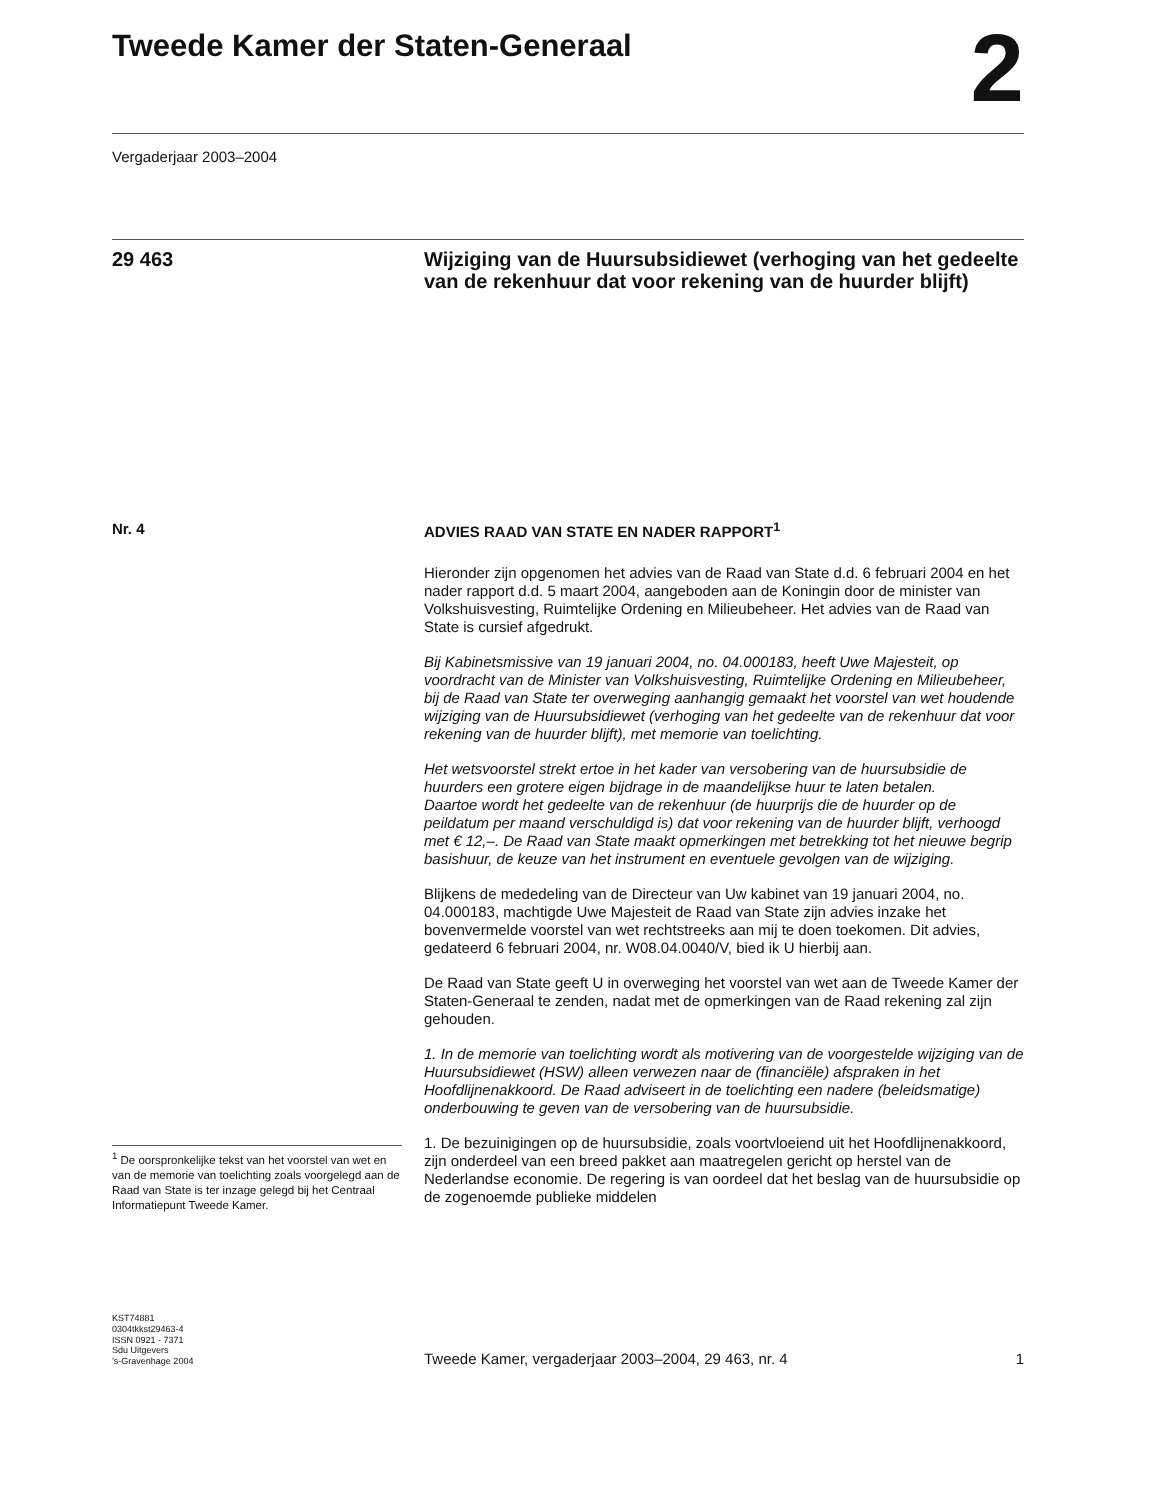Tweede Kamer der Staten-Generaal
2
Vergaderjaar 2003–2004
29 463
Wijziging van de Huursubsidiewet (verhoging van het gedeelte van de rekenhuur dat voor rekening van de huurder blijft)
Nr. 4
<sup>1</sup> De oorspronkelijke tekst van het voorstel van wet en van de memorie van toelichting zoals voorgelegd aan de Raad van State is ter inzage gelegd bij het Centraal Informatiepunt Tweede Kamer.
ADVIES RAAD VAN STATE EN NADER RAPPORT<sup>1</sup>
Hieronder zijn opgenomen het advies van de Raad van State d.d. 6 februari 2004 en het nader rapport d.d. 5 maart 2004, aangeboden aan de Koningin door de minister van Volkshuisvesting, Ruimtelijke Ordening en Milieubeheer. Het advies van de Raad van State is cursief afgedrukt.
Bij Kabinetsmissive van 19 januari 2004, no. 04.000183, heeft Uwe Majesteit, op voordracht van de Minister van Volkshuisvesting, Ruimtelijke Ordening en Milieubeheer, bij de Raad van State ter overweging aanhangig gemaakt het voorstel van wet houdende wijziging van de Huursubsidiewet (verhoging van het gedeelte van de rekenhuur dat voor rekening van de huurder blijft), met memorie van toelichting.
Het wetsvoorstel strekt ertoe in het kader van versobering van de huursubsidie de huurders een grotere eigen bijdrage in de maandelijkse huur te laten betalen.
Daartoe wordt het gedeelte van de rekenhuur (de huurprijs die de huurder op de peildatum per maand verschuldigd is) dat voor rekening van de huurder blijft, verhoogd met € 12,–. De Raad van State maakt opmerkingen met betrekking tot het nieuwe begrip basishuur, de keuze van het instrument en eventuele gevolgen van de wijziging.
Blijkens de mededeling van de Directeur van Uw kabinet van 19 januari 2004, no. 04.000183, machtigde Uwe Majesteit de Raad van State zijn advies inzake het bovenvermelde voorstel van wet rechtstreeks aan mij te doen toekomen. Dit advies, gedateerd 6 februari 2004, nr. W08.04.0040/V, bied ik U hierbij aan.
De Raad van State geeft U in overweging het voorstel van wet aan de Tweede Kamer der Staten-Generaal te zenden, nadat met de opmerkingen van de Raad rekening zal zijn gehouden.
1. In de memorie van toelichting wordt als motivering van de voorgestelde wijziging van de Huursubsidiewet (HSW) alleen verwezen naar de (financiële) afspraken in het Hoofdlijnenakkoord. De Raad adviseert in de toelichting een nadere (beleidsmatige) onderbouwing te geven van de versobering van de huursubsidie.
1. De bezuinigingen op de huursubsidie, zoals voortvloeiend uit het Hoofdlijnenakkoord, zijn onderdeel van een breed pakket aan maatregelen gericht op herstel van de Nederlandse economie. De regering is van oordeel dat het beslag van de huursubsidie op de zogenoemde publieke middelen
KST74881
0304tkkst29463-4
ISSN 0921 - 7371
Sdu Uitgevers
’s-Gravenhage 2004
Tweede Kamer, vergaderjaar 2003–2004, 29 463, nr. 4
1